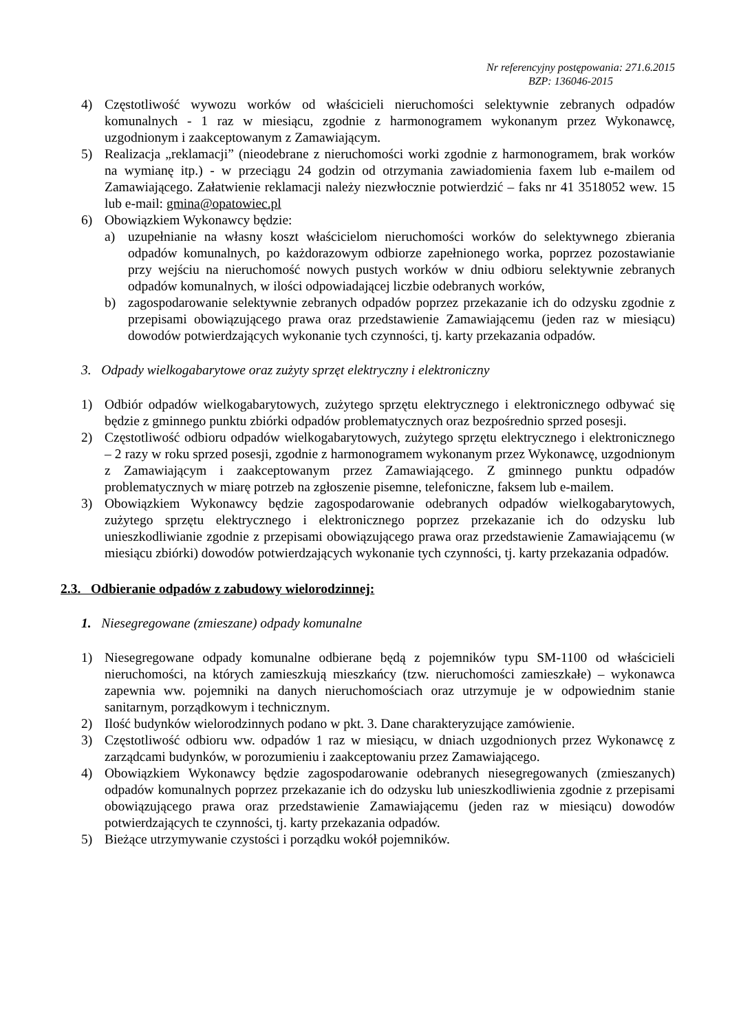Nr referencyjny postępowania: 271.6.2015
BZP: 136046-2015
4) Częstotliwość wywozu worków od właścicieli nieruchomości selektywnie zebranych odpadów komunalnych - 1 raz w miesiącu, zgodnie z harmonogramem wykonanym przez Wykonawcę, uzgodnionym i zaakceptowanym z Zamawiającym.
5) Realizacja „reklamacji” (nieodebrane z nieruchomości worki zgodnie z harmonogramem, brak worków na wymianę itp.) - w przeciągu 24 godzin od otrzymania zawiadomienia faxem lub e-mailem od Zamawiającego. Załatwienie reklamacji należy niezwłocznie potwierdzić – faks nr 41 3518052 wew. 15 lub e-mail: gmina@opatowiec.pl
6) Obowiązkiem Wykonawcy będzie:
a) uzupełnianie na własny koszt właścicielom nieruchomości worków do selektywnego zbierania odpadów komunalnych, po każdorazowym odbiorze zapełnionego worka, poprzez pozostawianie przy wejściu na nieruchomość nowych pustych worków w dniu odbioru selektywnie zebranych odpadów komunalnych, w ilości odpowiadającej liczbie odebranych worków,
b) zagospodarowanie selektywnie zebranych odpadów poprzez przekazanie ich do odzysku zgodnie z przepisami obowiązującego prawa oraz przedstawienie Zamawiającemu (jeden raz w miesiącu) dowodów potwierdzających wykonanie tych czynności, tj. karty przekazania odpadów.
3. Odpady wielkogabarytowe oraz zużyty sprzęt elektryczny i elektroniczny
1) Odbiór odpadów wielkogabarytowych, zużytego sprzętu elektrycznego i elektronicznego odbywać się będzie z gminnego punktu zbiórki odpadów problematycznych oraz bezpośrednio sprzed posesji.
2) Częstotliwość odbioru odpadów wielkogabarytowych, zużytego sprzętu elektrycznego i elektronicznego – 2 razy w roku sprzed posesji, zgodnie z harmonogramem wykonanym przez Wykonawcę, uzgodnionym z Zamawiającym i zaakceptowanym przez Zamawiającego. Z gminnego punktu odpadów problematycznych w miarę potrzeb na zgłoszenie pisemne, telefoniczne, faksem lub e-mailem.
3) Obowiązkiem Wykonawcy będzie zagospodarowanie odebranych odpadów wielkogabarytowych, zużytego sprzętu elektrycznego i elektronicznego poprzez przekazanie ich do odzysku lub unieszkodliwianie zgodnie z przepisami obowiązującego prawa oraz przedstawienie Zamawiającemu (w miesiącu zbiórki) dowodów potwierdzających wykonanie tych czynności, tj. karty przekazania odpadów.
2.3. Odbieranie odpadów z zabudowy wielorodzinnej:
1. Niesegregowane (zmieszane) odpady komunalne
1) Niesegregowane odpady komunalne odbierane będą z pojemników typu SM-1100 od właścicieli nieruchomości, na których zamieszkują mieszkańcy (tzw. nieruchomości zamieszkałe) – wykonawca zapewnia ww. pojemniki na danych nieruchomościach oraz utrzymuje je w odpowiednim stanie sanitarnym, porządkowym i technicznym.
2) Ilość budynków wielorodzinnych podano w pkt. 3. Dane charakteryzujące zamówienie.
3) Częstotliwość odbioru ww. odpadów 1 raz w miesiącu, w dniach uzgodnionych przez Wykonawcę z zarządcami budynków, w porozumieniu i zaakceptowaniu przez Zamawiającego.
4) Obowiązkiem Wykonawcy będzie zagospodarowanie odebranych niesegregowanych (zmieszanych) odpadów komunalnych poprzez przekazanie ich do odzysku lub unieszkodliwienia zgodnie z przepisami obowiązującego prawa oraz przedstawienie Zamawiającemu (jeden raz w miesiącu) dowodów potwierdzających te czynności, tj. karty przekazania odpadów.
5) Bieżące utrzymywanie czystości i porządku wokół pojemników.